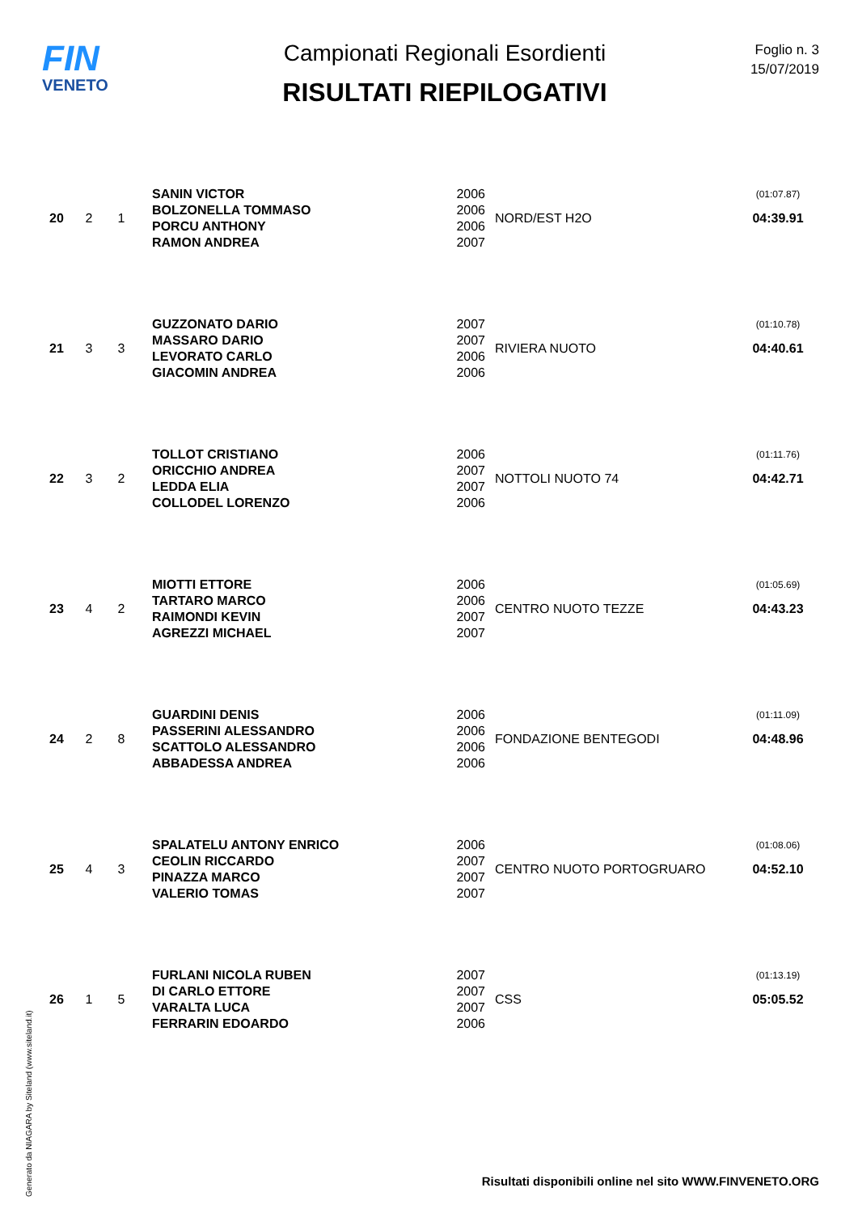FIN
VENETO
Campionati Regionali Esordienti
RISULTATI RIEPILOGATIVI
Foglio n. 3
15/07/2019
| 20 | 2 | 1 | SANIN VICTOR | 2006 | NORD/EST H2O | (01:07.87) |
| | | | BOLZONELLA TOMMASO | 2006 | | 04:39.91 |
| | | | PORCU ANTHONY | 2006 | | |
| | | | RAMON ANDREA | 2007 | | |
| 21 | 3 | 3 | GUZZONATO DARIO | 2007 | RIVIERA NUOTO | (01:10.78) |
| | | | MASSARO DARIO | 2007 | | 04:40.61 |
| | | | LEVORATO CARLO | 2006 | | |
| | | | GIACOMIN ANDREA | 2006 | | |
| 22 | 3 | 2 | TOLLOT CRISTIANO | 2006 | NOTTOLI NUOTO 74 | (01:11.76) |
| | | | ORICCHIO ANDREA | 2007 | | 04:42.71 |
| | | | LEDDA ELIA | 2007 | | |
| | | | COLLODEL LORENZO | 2006 | | |
| 23 | 4 | 2 | MIOTTI ETTORE | 2006 | CENTRO NUOTO TEZZE | (01:05.69) |
| | | | TARTARO MARCO | 2006 | | 04:43.23 |
| | | | RAIMONDI KEVIN | 2007 | | |
| | | | AGREZZI MICHAEL | 2007 | | |
| 24 | 2 | 8 | GUARDINI DENIS | 2006 | FONDAZIONE BENTEGODI | (01:11.09) |
| | | | PASSERINI ALESSANDRO | 2006 | | 04:48.96 |
| | | | SCATTOLO ALESSANDRO | 2006 | | |
| | | | ABBADESSA ANDREA | 2006 | | |
| 25 | 4 | 3 | SPALATELU ANTONY ENRICO | 2006 | CENTRO NUOTO PORTOGRUARO | (01:08.06) |
| | | | CEOLIN RICCARDO | 2007 | | 04:52.10 |
| | | | PINAZZA MARCO | 2007 | | |
| | | | VALERIO TOMAS | 2007 | | |
| 26 | 1 | 5 | FURLANI NICOLA RUBEN | 2007 | CSS | (01:13.19) |
| | | | DI CARLO ETTORE | 2007 | | 05:05.52 |
| | | | VARALTA LUCA | 2007 | | |
| | | | FERRARIN EDOARDO | 2006 | | |
Generato da NIAGARA by Siteland (www.siteland.it)
Risultati disponibili online nel sito WWW.FINVENETO.ORG